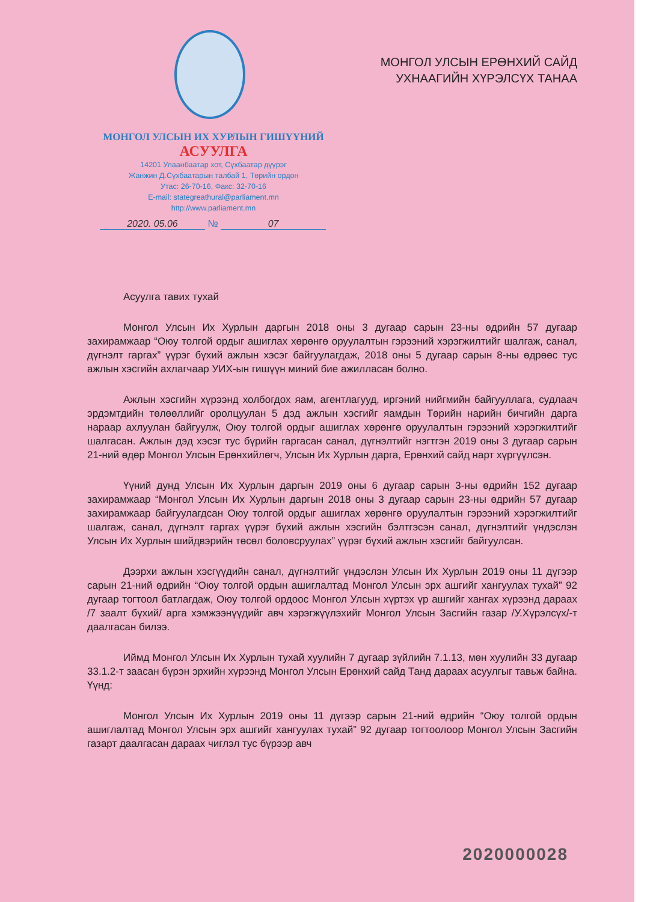МОНГОЛ УЛСЫН ИХ ХУРЛЫН ГИШҮҮНИЙ
АСУУЛГА
14201 Улаанбаатар хот, Сүхбаатар дүүрэг
Жанжин Д.Сүхбаатарын талбай 1, Төрийн ордон
Утас: 26-70-16, Факс: 32-70-16
E-mail: stategreathural@parliament.mn
http://www.parliament.mn
2020. 05.06 № 07
МОНГОЛ УЛСЫН ЕРӨНХИЙ САЙД
УХНААГИЙН ХҮРЭЛСҮХ ТАНАА
Асуулга тавих тухай
Монгол Улсын Их Хурлын даргын 2018 оны 3 дугаар сарын 23-ны өдрийн 57 дугаар захирамжаар “Оюу толгой ордыг ашиглах хөрөнгө оруулалтын гэрээний хэрэгжилтийг шалгаж, санал, дүгнэлт гаргах” үүрэг бүхий ажлын хэсэг байгуулагдаж, 2018 оны 5 дугаар сарын 8-ны өдрөөс тус ажлын хэсгийн ахлагчаар УИХ-ын гишүүн миний бие ажилласан болно.
Ажлын хэсгийн хүрээнд холбогдох яам, агентлагууд, иргэний нийгмийн байгууллага, судлаач эрдэмтдийн төлөөллийг оролцуулан 5 дэд ажлын хэсгийг яамдын Төрийн нарийн бичгийн дарга нараар ахлуулан байгуулж, Оюу толгой ордыг ашиглах хөрөнгө оруулалтын гэрээний хэрэгжилтийг шалгасан. Ажлын дэд хэсэг тус бүрийн гаргасан санал, дүгнэлтийг нэгтгэн 2019 оны 3 дугаар сарын 21-ний өдөр Монгол Улсын Ерөнхийлөгч, Улсын Их Хурлын дарга, Ерөнхий сайд нарт хүргүүлсэн.
Үүний дунд Улсын Их Хурлын даргын 2019 оны 6 дугаар сарын 3-ны өдрийн 152 дугаар захирамжаар “Монгол Улсын Их Хурлын даргын 2018 оны 3 дугаар сарын 23-ны өдрийн 57 дугаар захирамжаар байгуулагдсан Оюу толгой ордыг ашиглах хөрөнгө оруулалтын гэрээний хэрэгжилтийг шалгаж, санал, дүгнэлт гаргах үүрэг бүхий ажлын хэсгийн бэлтгэсэн санал, дүгнэлтийг үндэслэн Улсын Их Хурлын шийдвэрийн төсөл боловсруулах” үүрэг бүхий ажлын хэсгийг байгуулсан.
Дээрхи ажлын хэсгүүдийн санал, дүгнэлтийг үндэслэн Улсын Их Хурлын 2019 оны 11 дүгээр сарын 21-ний өдрийн “Оюу толгой ордын ашиглалтад Монгол Улсын эрх ашгийг хангуулах тухай” 92 дугаар тогтоол батлагдаж, Оюу толгой ордоос Монгол Улсын хүртэх үр ашгийг хангах хүрээнд дараах /7 заалт бүхий/ арга хэмжээнүүдийг авч хэрэгжүүлэхийг Монгол Улсын Засгийн газар /У.Хүрэлсүх/-т даалгасан билээ.
Иймд Монгол Улсын Их Хурлын тухай хуулийн 7 дугаар зүйлийн 7.1.13, мөн хуулийн 33 дугаар 33.1.2-т заасан бүрэн эрхийн хүрээнд Монгол Улсын Ерөнхий сайд Танд дараах асуулгыг тавьж байна. Үүнд:
Монгол Улсын Их Хурлын 2019 оны 11 дүгээр сарын 21-ний өдрийн “Оюу толгой ордын ашиглалтад Монгол Улсын эрх ашгийг хангуулах тухай” 92 дугаар тогтоолоор Монгол Улсын Засгийн газарт даалгасан дараах чиглэл тус бүрээр авч
2020000028